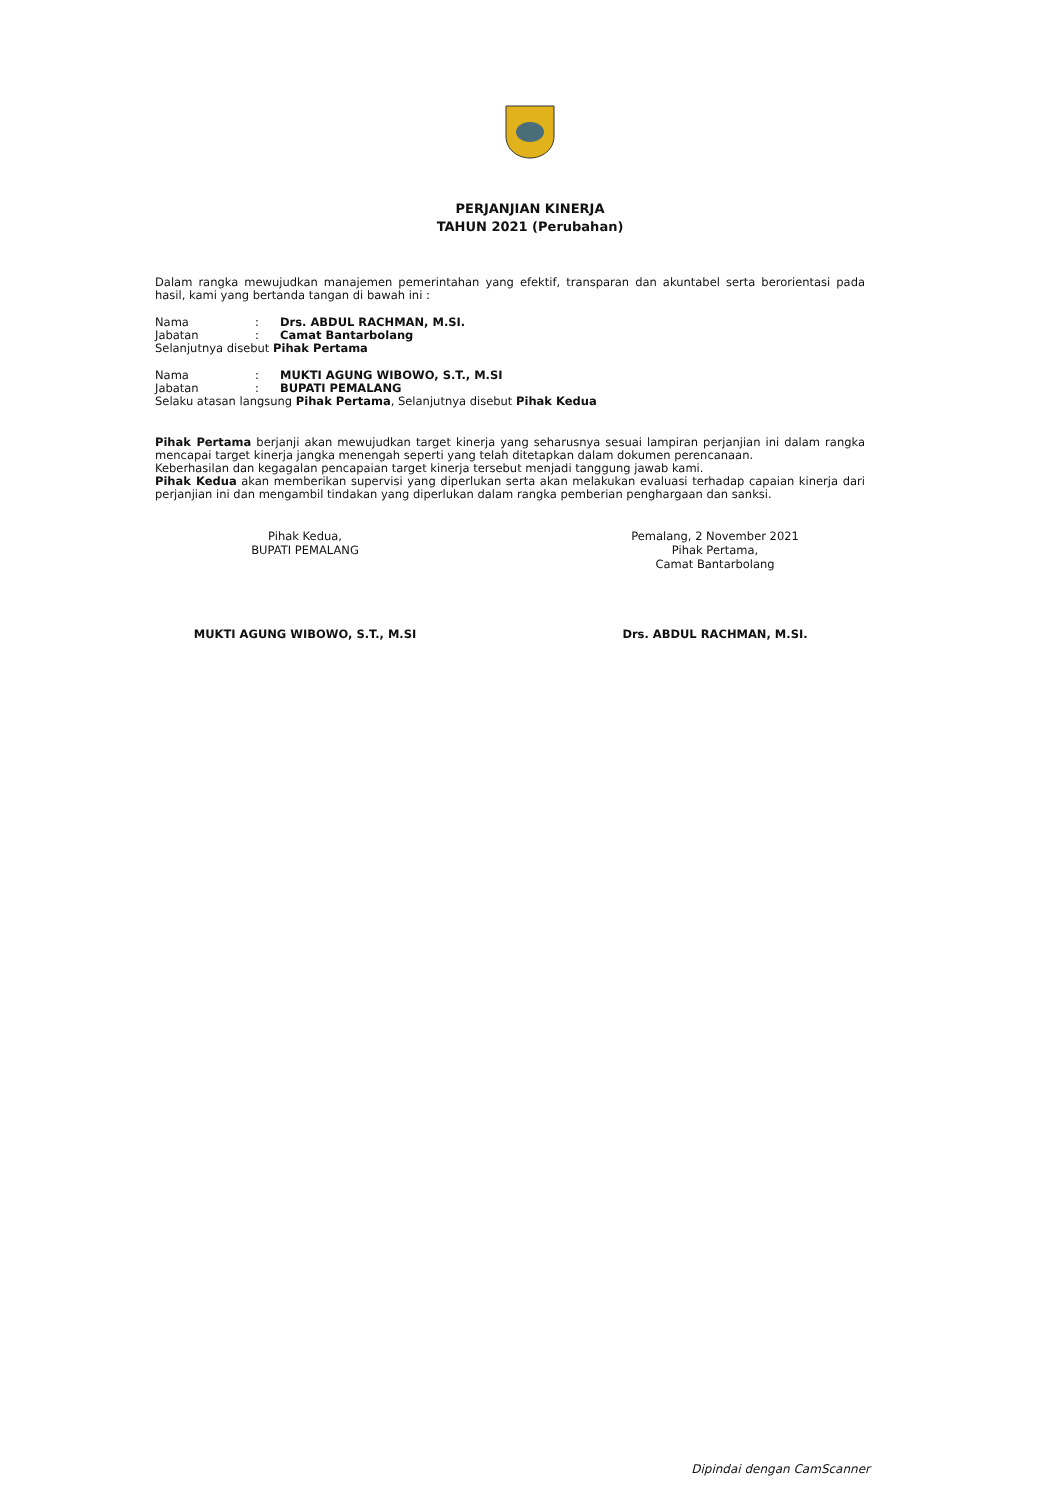PERJANJIAN KINERJA
TAHUN 2021 (Perubahan)
Dalam rangka mewujudkan manajemen pemerintahan yang efektif, transparan dan akuntabel serta berorientasi pada hasil, kami yang bertanda tangan di bawah ini :
| Nama | : | Drs. ABDUL RACHMAN, M.SI. |
| Jabatan | : | Camat Bantarbolang |
Selanjutnya disebut Pihak Pertama
| Nama | : | MUKTI AGUNG WIBOWO, S.T., M.SI |
| Jabatan | : | BUPATI PEMALANG |
Selaku atasan langsung Pihak Pertama, Selanjutnya disebut Pihak Kedua
Pihak Pertama berjanji akan mewujudkan target kinerja yang seharusnya sesuai lampiran perjanjian ini dalam rangka mencapai target kinerja jangka menengah seperti yang telah ditetapkan dalam dokumen perencanaan.
Keberhasilan dan kegagalan pencapaian target kinerja tersebut menjadi tanggung jawab kami.
Pihak Kedua akan memberikan supervisi yang diperlukan serta akan melakukan evaluasi terhadap capaian kinerja dari perjanjian ini dan mengambil tindakan yang diperlukan dalam rangka pemberian penghargaan dan sanksi.
Pihak Kedua,
BUPATI PEMALANG
MUKTI AGUNG WIBOWO, S.T., M.SI
Pemalang, 2 November 2021
Pihak Pertama,
Camat Bantarbolang
Drs. ABDUL RACHMAN, M.SI.
Dipindai dengan CamScanner